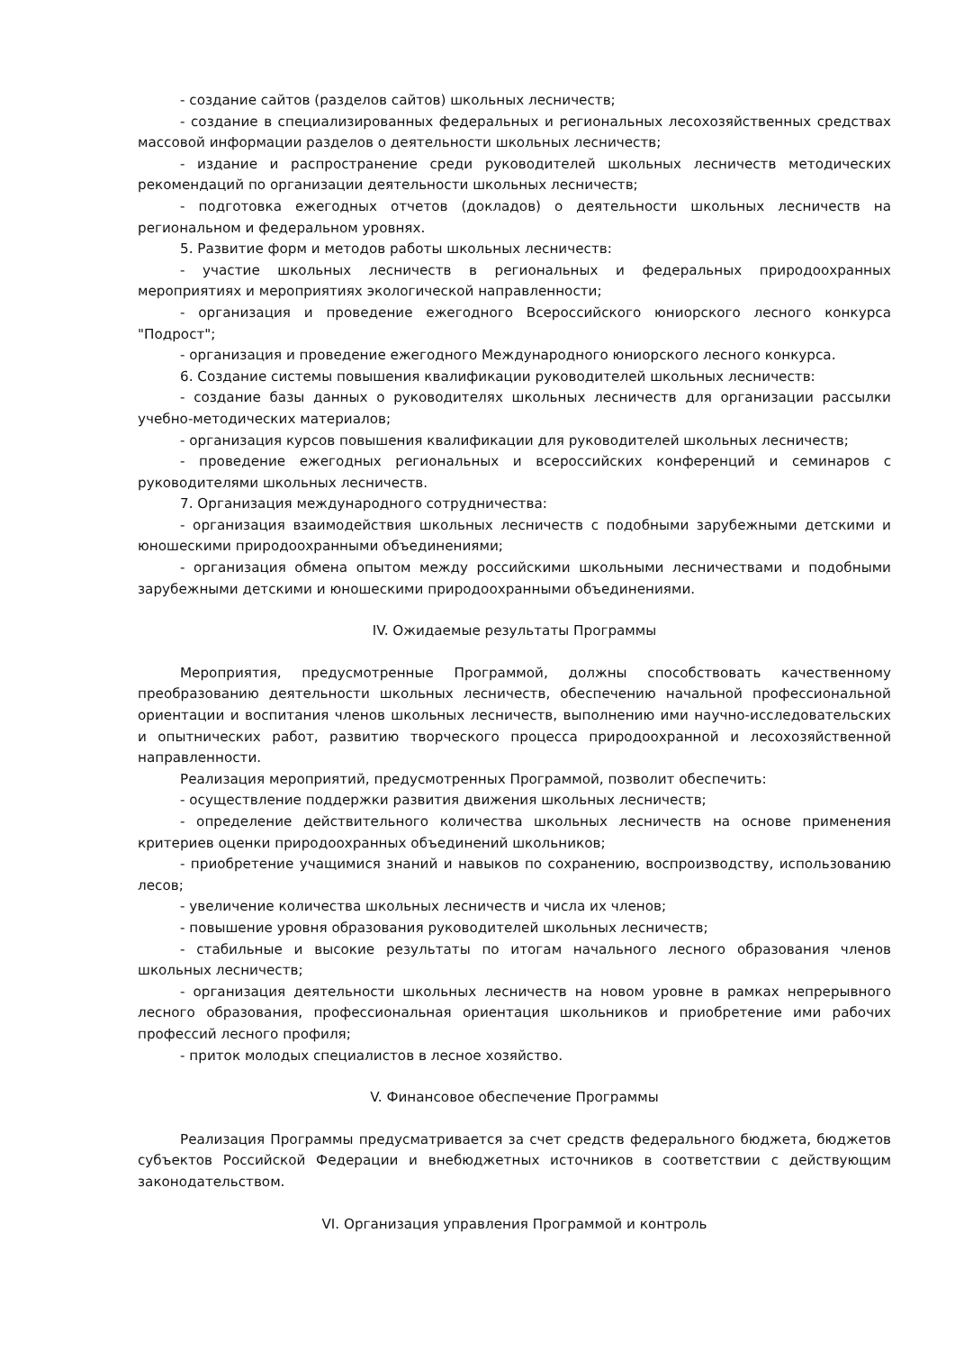- создание сайтов (разделов сайтов) школьных лесничеств;
- создание в специализированных федеральных и региональных лесохозяйственных средствах массовой информации разделов о деятельности школьных лесничеств;
- издание и распространение среди руководителей школьных лесничеств методических рекомендаций по организации деятельности школьных лесничеств;
- подготовка ежегодных отчетов (докладов) о деятельности школьных лесничеств на региональном и федеральном уровнях.
5. Развитие форм и методов работы школьных лесничеств:
- участие школьных лесничеств в региональных и федеральных природоохранных мероприятиях и мероприятиях экологической направленности;
- организация и проведение ежегодного Всероссийского юниорского лесного конкурса "Подрост";
- организация и проведение ежегодного Международного юниорского лесного конкурса.
6. Создание системы повышения квалификации руководителей школьных лесничеств:
- создание базы данных о руководителях школьных лесничеств для организации рассылки учебно-методических материалов;
- организация курсов повышения квалификации для руководителей школьных лесничеств;
- проведение ежегодных региональных и всероссийских конференций и семинаров с руководителями школьных лесничеств.
7. Организация международного сотрудничества:
- организация взаимодействия школьных лесничеств с подобными зарубежными детскими и юношескими природоохранными объединениями;
- организация обмена опытом между российскими школьными лесничествами и подобными зарубежными детскими и юношескими природоохранными объединениями.
IV. Ожидаемые результаты Программы
Мероприятия, предусмотренные Программой, должны способствовать качественному преобразованию деятельности школьных лесничеств, обеспечению начальной профессиональной ориентации и воспитания членов школьных лесничеств, выполнению ими научно-исследовательских и опытнических работ, развитию творческого процесса природоохранной и лесохозяйственной направленности.
Реализация мероприятий, предусмотренных Программой, позволит обеспечить:
- осуществление поддержки развития движения школьных лесничеств;
- определение действительного количества школьных лесничеств на основе применения критериев оценки природоохранных объединений школьников;
- приобретение учащимися знаний и навыков по сохранению, воспроизводству, использованию лесов;
- увеличение количества школьных лесничеств и числа их членов;
- повышение уровня образования руководителей школьных лесничеств;
- стабильные и высокие результаты по итогам начального лесного образования членов школьных лесничеств;
- организация деятельности школьных лесничеств на новом уровне в рамках непрерывного лесного образования, профессиональная ориентация школьников и приобретение ими рабочих профессий лесного профиля;
- приток молодых специалистов в лесное хозяйство.
V. Финансовое обеспечение Программы
Реализация Программы предусматривается за счет средств федерального бюджета, бюджетов субъектов Российской Федерации и внебюджетных источников в соответствии с действующим законодательством.
VI. Организация управления Программой и контроль